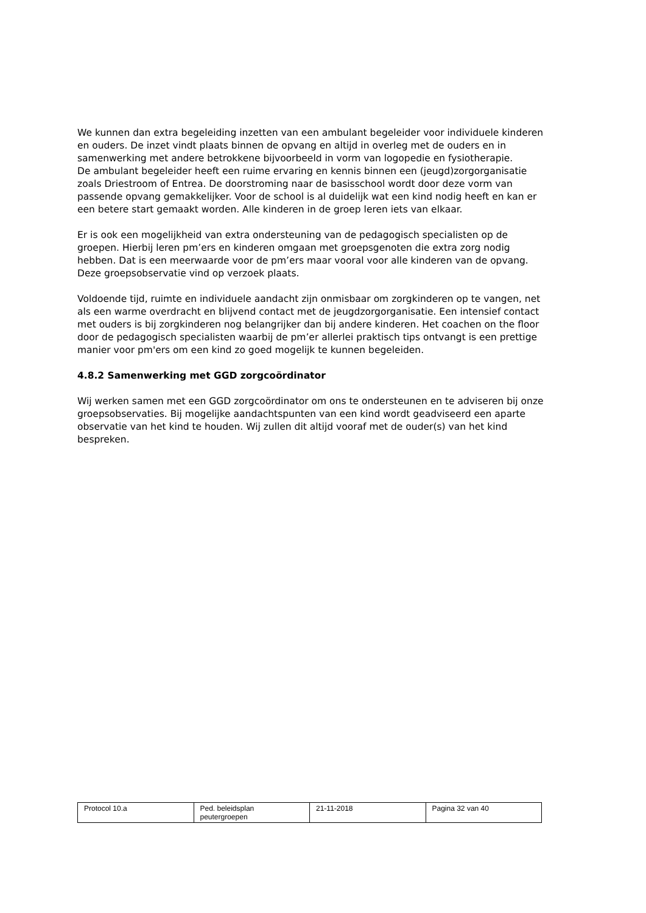We kunnen dan extra begeleiding inzetten van een ambulant begeleider voor individuele kinderen en ouders. De inzet vindt plaats binnen de opvang en altijd in overleg met de ouders en in samenwerking met andere betrokkene bijvoorbeeld in vorm van logopedie en fysiotherapie.
De ambulant begeleider heeft een ruime ervaring en kennis binnen een (jeugd)zorgorganisatie zoals Driestroom of Entrea. De doorstroming naar de basisschool wordt door deze vorm van passende opvang gemakkelijker. Voor de school is al duidelijk wat een kind nodig heeft en kan er een betere start gemaakt worden. Alle kinderen in de groep leren iets van elkaar.
Er is ook een mogelijkheid van extra ondersteuning van de pedagogisch specialisten op de groepen. Hierbij leren pm’ers en kinderen omgaan met groepsgenoten die extra zorg nodig hebben. Dat is een meerwaarde voor de pm’ers maar vooral voor alle kinderen van de opvang. Deze groepsobservatie vind op verzoek plaats.
Voldoende tijd, ruimte en individuele aandacht zijn onmisbaar om zorgkinderen op te vangen, net als een warme overdracht en blijvend contact met de jeugdzorgorganisatie. Een intensief contact met ouders is bij zorgkinderen nog belangrijker dan bij andere kinderen. Het coachen on the floor door de pedagogisch specialisten waarbij de pm’er allerlei praktisch tips ontvangt is een prettige manier voor pm'ers om een kind zo goed mogelijk te kunnen begeleiden.
4.8.2 Samenwerking met GGD zorgcoördinator
Wij werken samen met een GGD zorgcoördinator om ons te ondersteunen en te adviseren bij onze groepsobservaties. Bij mogelijke aandachtspunten van een kind wordt geadviseerd een aparte observatie van het kind te houden. Wij zullen dit altijd vooraf met de ouder(s) van het kind bespreken.
| Protocol 10.a | Ped. beleidsplan peutergroepen | 21-11-2018 | Pagina 32 van 40 |